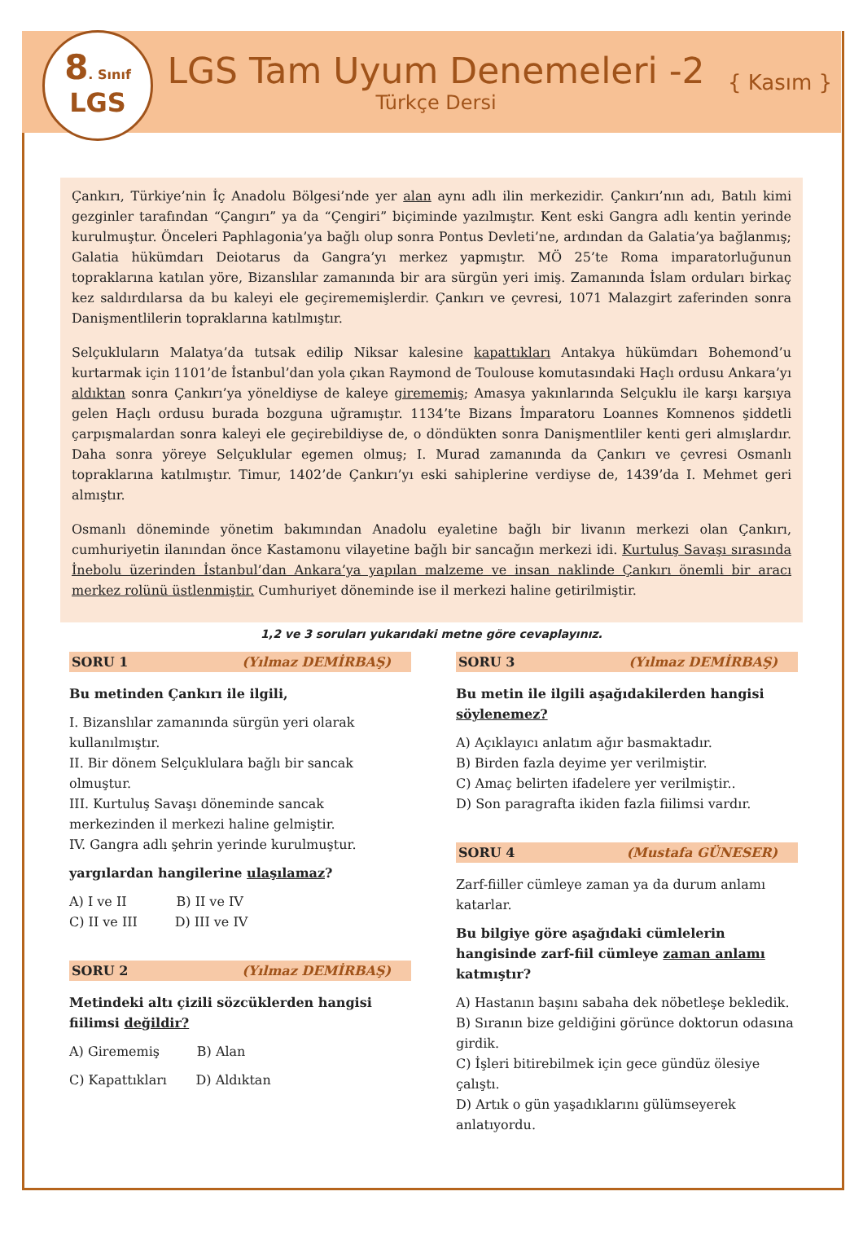8. Sınıf
LGS
LGS Tam Uyum Denemeleri -2
Türkçe Dersi
{ Kasım }
Çankırı, Türkiye’nin İç Anadolu Bölgesi’nde yer alan aynı adlı ilin merkezidir. Çankırı’nın adı, Batılı kimi gezginler tarafından “Çangırı” ya da “Çengiri” biçiminde yazılmıştır. Kent eski Gangra adlı kentin yerinde kurulmuştur. Önceleri Paphlagonia’ya bağlı olup sonra Pontus Devleti’ne, ardından da Galatia’ya bağlanmış; Galatia hükümdarı Deiotarus da Gangra’yı merkez yapmıştır. MÖ 25’te Roma imparatorluğunun topraklarına katılan yöre, Bizanslılar zamanında bir ara sürgün yeri imiş. Zamanında İslam orduları birkaç kez saldırdılarsa da bu kaleyi ele geçirememişlerdir. Çankırı ve çevresi, 1071 Malazgirt zaferinden sonra Danişmentlilerin topraklarına katılmıştır.
Selçukluların Malatya’da tutsak edilip Niksar kalesine kapattıkları Antakya hükümdarı Bohemond’u kurtarmak için 1101’de İstanbul’dan yola çıkan Raymond de Toulouse komutasındaki Haçlı ordusu Ankara’yı aldıktan sonra Çankırı’ya yöneldiyse de kaleye girememiş; Amasya yakınlarında Selçuklu ile karşı karşıya gelen Haçlı ordusu burada bozguna uğramıştır. 1134’te Bizans İmparatoru Loannes Komnenos şiddetli çarpışmalardan sonra kaleyi ele geçirebildiyse de, o döndükten sonra Danişmentliler kenti geri almışlardır. Daha sonra yöreye Selçuklular egemen olmuş; I. Murad zamanında da Çankırı ve çevresi Osmanlı topraklarına katılmıştır. Timur, 1402’de Çankırı’yı eski sahiplerine verdiyse de, 1439’da I. Mehmet geri almıştır.
Osmanlı döneminde yönetim bakımından Anadolu eyaletine bağlı bir livanın merkezi olan Çankırı, cumhuriyetin ilanından önce Kastamonu vilayetine bağlı bir sancağın merkezi idi. Kurtuluş Savaşı sırasında İnebolu üzerinden İstanbul’dan Ankara’ya yapılan malzeme ve insan naklinde Çankırı önemli bir aracı merkez rolünü üstlenmiştir. Cumhuriyet döneminde ise il merkezi haline getirilmiştir.
1,2 ve 3 soruları yukarıdaki metne göre cevaplayınız.
SORU 1 (Yılmaz DEMİRBAŞ)
Bu metinden Çankırı ile ilgili,
I. Bizanslılar zamanında sürgün yeri olarak kullanılmıştır.
II. Bir dönem Selçuklulara bağlı bir sancak olmuştur.
III. Kurtuluş Savaşı döneminde sancak merkezinden il merkezi haline gelmiştir.
IV. Gangra adlı şehrin yerinde kurulmuştur.
yargılardan hangilerine ulaşılamaz?
A) I ve II B) II ve IV
C) II ve III D) III ve IV
SORU 2 (Yılmaz DEMİRBAŞ)
Metindeki altı çizili sözcüklerden hangisi fiilimsi değildir?
A) Girememiş B) Alan
C) Kapattıkları D) Aldıktan
SORU 3 (Yılmaz DEMİRBAŞ)
Bu metin ile ilgili aşağıdakilerden hangisi söylenemez?
A) Açıklayıcı anlatım ağır basmaktadır.
B) Birden fazla deyime yer verilmiştir.
C) Amaç belirten ifadelere yer verilmiştir..
D) Son paragrafta ikiden fazla fiilimsi vardır.
SORU 4 (Mustafa GÜNESER)
Zarf-fiiller cümleye zaman ya da durum anlamı katarlar.
Bu bilgiye göre aşağıdaki cümlelerin hangisinde zarf-fiil cümleye zaman anlamı katmıştır?
A) Hastanın başını sabaha dek nöbetleşe bekledik.
B) Sıranın bize geldiğini görünce doktorun odasına girdik.
C) İşleri bitirebilmek için gece gündüz ölesiye çalıştı.
D) Artık o gün yaşadıklarını gülümseyerek anlatıyordu.